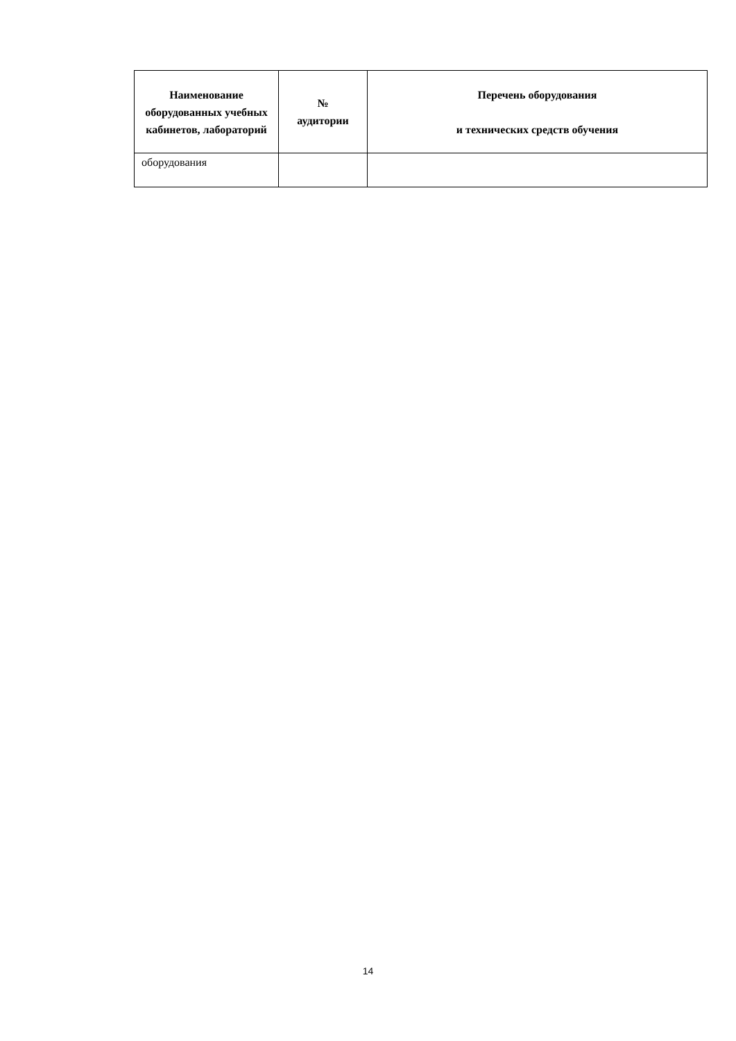| Наименование оборудованных учебных кабинетов, лабораторий | № аудитории | Перечень оборудования и технических средств обучения |
| --- | --- | --- |
| оборудования | | |
14